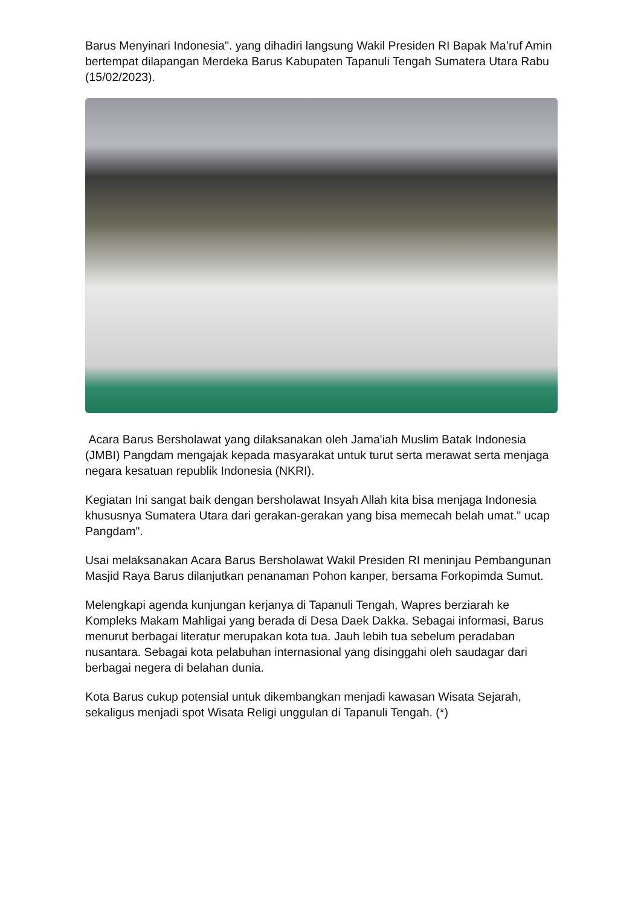Barus Menyinari Indonesia". yang dihadiri langsung Wakil Presiden RI Bapak Ma’ruf Amin bertempat dilapangan Merdeka Barus Kabupaten Tapanuli Tengah Sumatera Utara Rabu (15/02/2023).
Acara Barus Bersholawat yang dilaksanakan oleh Jama'iah Muslim Batak Indonesia (JMBI) Pangdam mengajak kepada masyarakat untuk turut serta merawat serta menjaga negara kesatuan republik Indonesia (NKRI).
Kegiatan Ini sangat baik dengan bersholawat Insyah Allah kita bisa menjaga Indonesia khususnya Sumatera Utara dari gerakan-gerakan yang bisa memecah belah umat." ucap Pangdam".
Usai melaksanakan Acara Barus Bersholawat Wakil Presiden RI meninjau Pembangunan Masjid Raya Barus dilanjutkan penanaman Pohon kanper, bersama Forkopimda Sumut.
Melengkapi agenda kunjungan kerjanya di Tapanuli Tengah, Wapres berziarah ke Kompleks Makam Mahligai yang berada di Desa Daek Dakka. Sebagai informasi, Barus menurut berbagai literatur merupakan kota tua. Jauh lebih tua sebelum peradaban nusantara. Sebagai kota pelabuhan internasional yang disinggahi oleh saudagar dari berbagai negera di belahan dunia.
Kota Barus cukup potensial untuk dikembangkan menjadi kawasan Wisata Sejarah, sekaligus menjadi spot Wisata Religi unggulan di Tapanuli Tengah. (*)